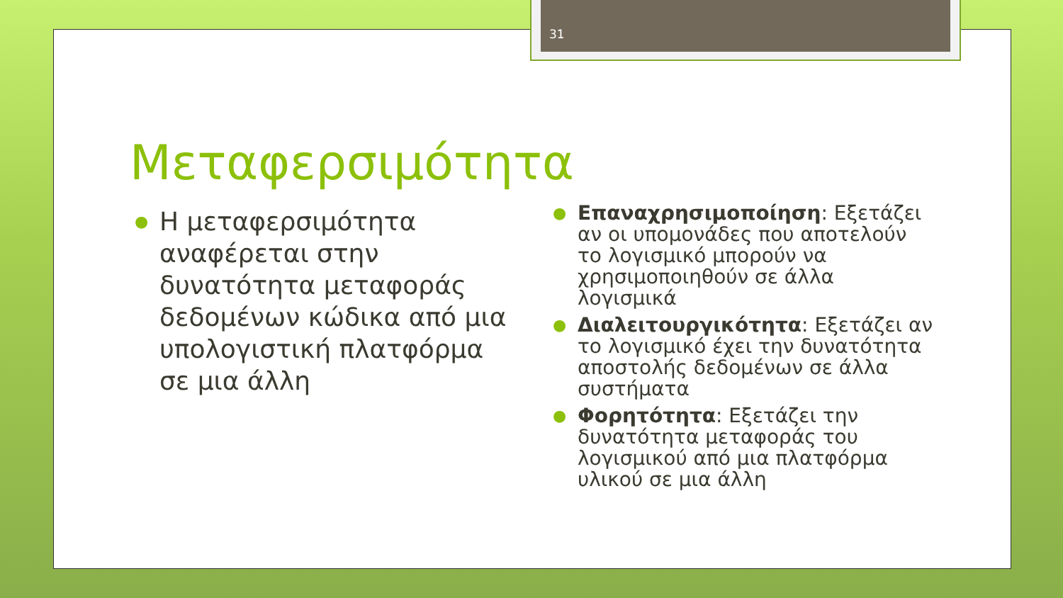31
Μεταφερσιμότητα
● Η μεταφερσιμότητα αναφέρεται στην δυνατότητα μεταφοράς δεδομένων κώδικα από μια υπολογιστική πλατφόρμα σε μια άλλη
● Επαναχρησιμοποίηση: Εξετάζει αν οι υπομονάδες που αποτελούν το λογισμικό μπορούν να χρησιμοποιηθούν σε άλλα λογισμικά
● Διαλειτουργικότητα: Εξετάζει αν το λογισμικό έχει την δυνατότητα αποστολής δεδομένων σε άλλα συστήματα
● Φορητότητα: Εξετάζει την δυνατότητα μεταφοράς του λογισμικού από μια πλατφόρμα υλικού σε μια άλλη